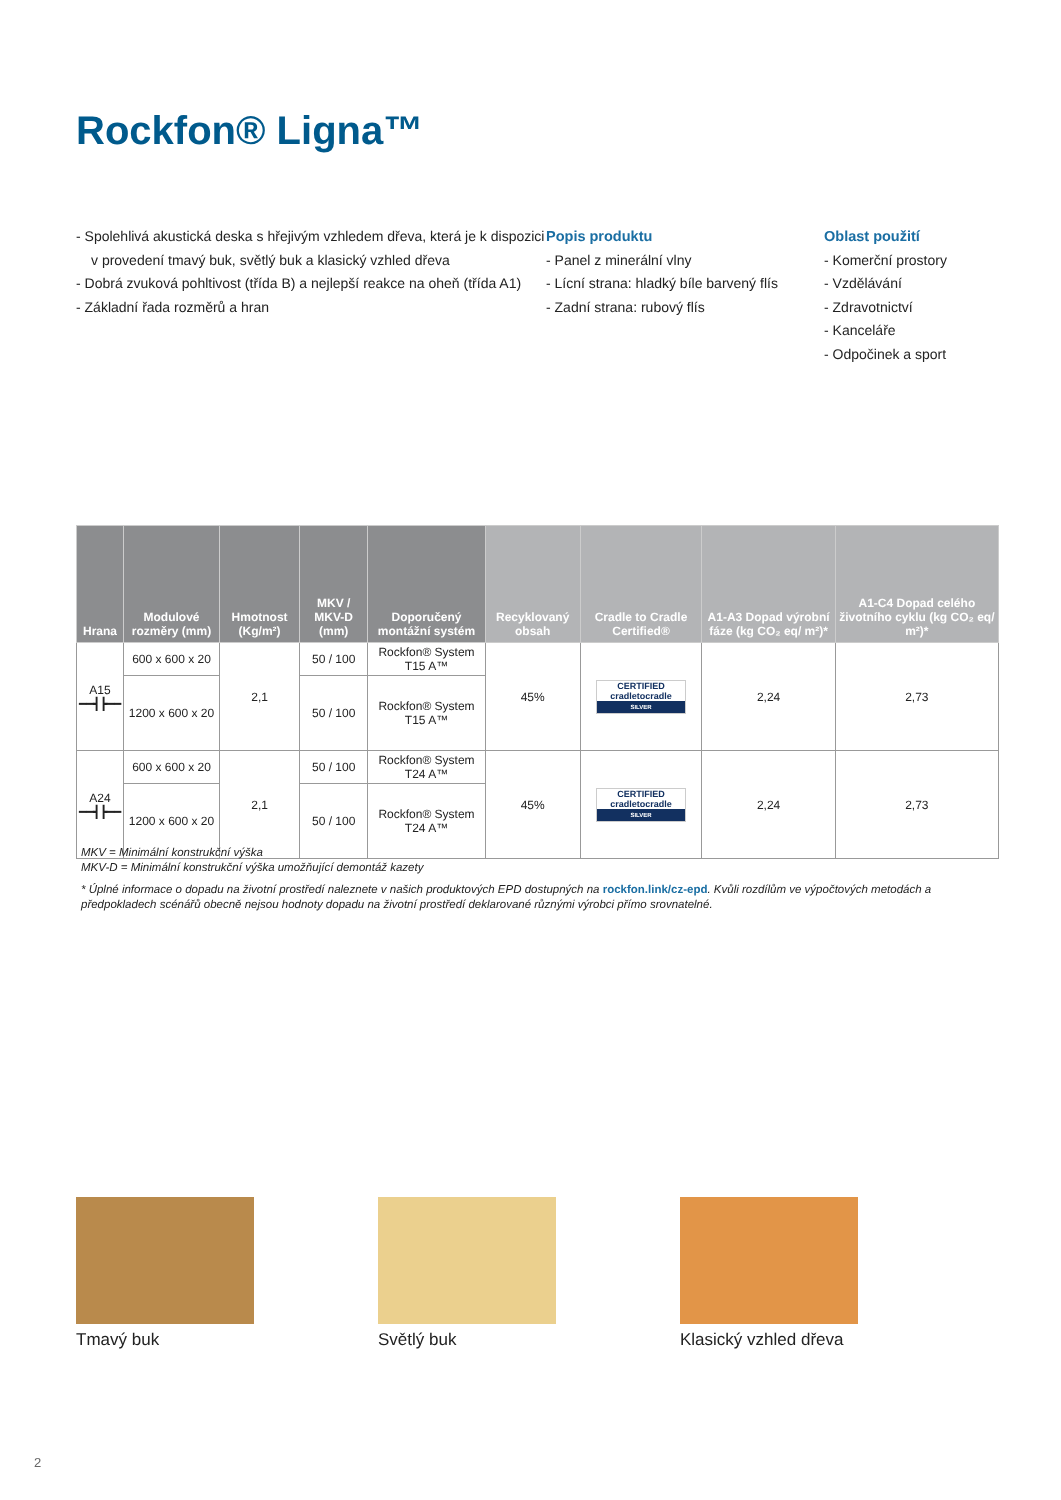Rockfon® Ligna™
- Spolehlivá akustická deska s hřejivým vzhledem dřeva, která je k dispozici v provedení tmavý buk, světlý buk a klasický vzhled dřeva
- Dobrá zvuková pohltivost (třída B) a nejlepší reakce na oheň (třída A1)
- Základní řada rozměrů a hran
Popis produktu
- Panel z minerální vlny
- Lícní strana: hladký bíle barvený flís
- Zadní strana: rubový flís
Oblast použití
- Komerční prostory
- Vzdělávání
- Zdravotnictví
- Kanceláře
- Odpočinek a sport
| Hrana | Modulové rozměry (mm) | Hmotnost (Kg/m²) | MKV / MKV-D (mm) | Doporučený montážní systém | Recyklovaný obsah | Cradle to Cradle Certified® | A1-A3 Dopad výrobní fáze (kg CO₂ eq/ m²)* | A1-C4 Dopad celého životního cyklu (kg CO₂ eq/ m²)* |
| --- | --- | --- | --- | --- | --- | --- | --- | --- |
| A15 ━━┫┣━━ | 600 x 600 x 20 | 2,1 | 50 / 100 | Rockfon® System T15 A™ | 45% | CERTIFIED cradletocradle SILVER | 2,24 | 2,73 |
| | 1200 x 600 x 20 | | 50 / 100 | Rockfon® System T15 A™ | | | | |
| A24 ━━┫┣━━ | 600 x 600 x 20 | 2,1 | 50 / 100 | Rockfon® System T24 A™ | 45% | CERTIFIED cradletocradle SILVER | 2,24 | 2,73 |
| | 1200 x 600 x 20 | | 50 / 100 | Rockfon® System T24 A™ | | | | |
MKV = Minimální konstrukční výška
MKV-D = Minimální konstrukční výška umožňující demontáž kazety
* Úplné informace o dopadu na životní prostředí naleznete v našich produktových EPD dostupných na rockfon.link/cz-epd. Kvůli rozdílům ve výpočtových metodách a předpokladech scénářů obecně nejsou hodnoty dopadu na životní prostředí deklarované různými výrobci přímo srovnatelné.
Tmavý buk Světlý buk
Klasický vzhled dřeva
2